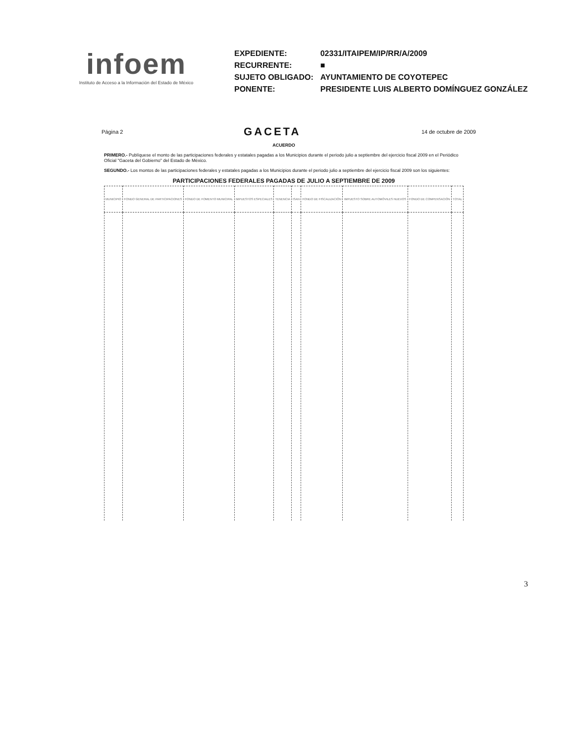infoem
Instituto de Acceso a la Información del Estado de México
| EXPEDIENTE: | 02331/ITAIPEM/IP/RR/A/2009 |
| RECURRENTE: | ■ |
| SUJETO OBLIGADO: | AYUNTAMIENTO DE COYOTEPEC |
| PONENTE: | PRESIDENTE LUIS ALBERTO DOMÍNGUEZ GONZÁLEZ |
Página 2 GACETA 14 de octubre de 2009
ACUERDO
PRIMERO.- Publíquese el monto de las participaciones federales y estatales pagadas a los Municipios durante el periodo julio a septiembre del ejercicio fiscal 2009 en el Periódico Oficial "Gaceta del Gobierno" del Estado de México.
SEGUNDO.- Los montos de las participaciones federales y estatales pagadas a los Municipios durante el periodo julio a septiembre del ejercicio fiscal 2009 son los siguientes:
PARTICIPACIONES FEDERALES PAGADAS DE JULIO A SEPTIEMBRE DE 2009
| MUNICIPIO | FONDO GENERAL DE PARTICIPACIONES | FONDO DE FOMENTO MUNICIPAL | IMPUESTOS ESPECIALES | TENENCIA | ISAN | FONDO DE FISCALIZACIÓN | IMPUESTO SOBRE AUTOMÓVILES NUEVOS | FONDO DE COMPENSACIÓN | TOTAL |
| --- | --- | --- | --- | --- | --- | --- | --- | --- | --- |
3